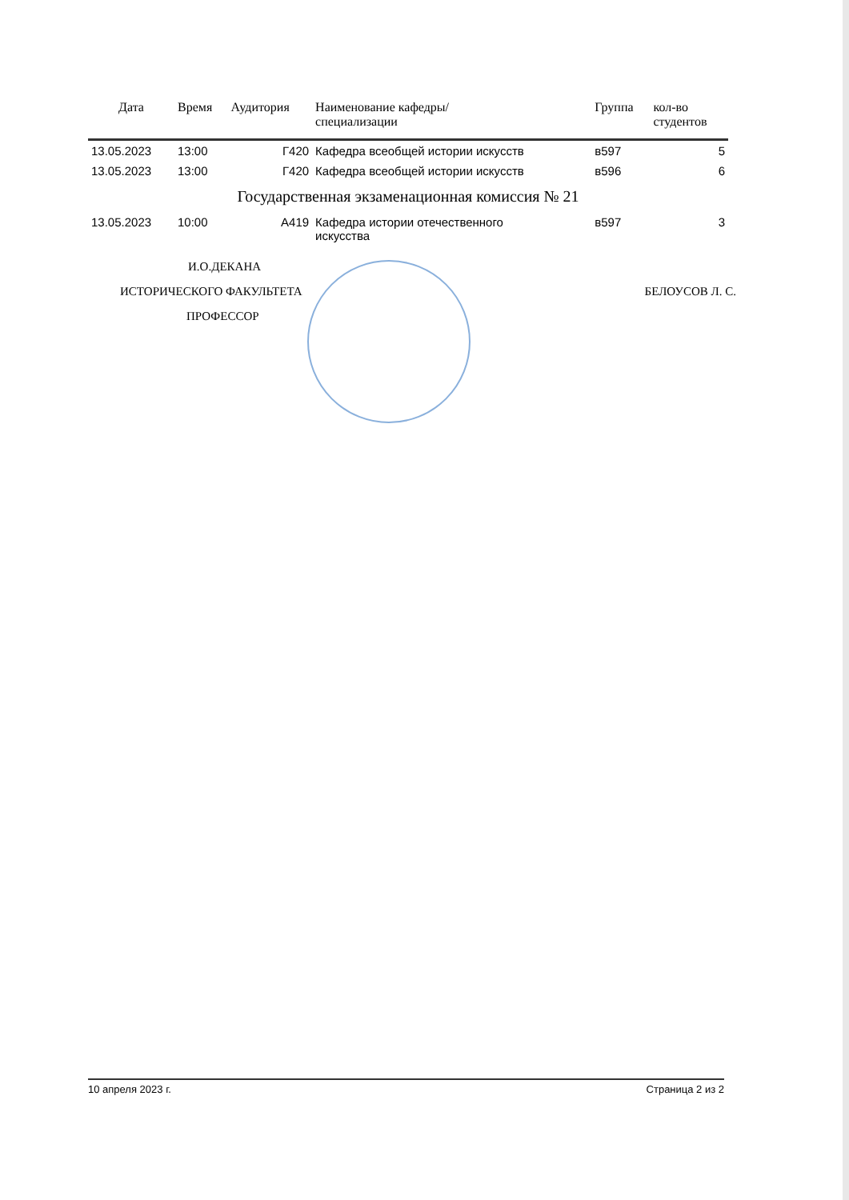| Дата | Время | Аудитория | Наименование кафедры/ специализации | Группа | кол-во студентов |
| --- | --- | --- | --- | --- | --- |
| 13.05.2023 | 13:00 | Г420 | Кафедра всеобщей истории искусств | в597 | 5 |
| 13.05.2023 | 13:00 | Г420 | Кафедра всеобщей истории искусств | в596 | 6 |
| Государственная экзаменационная комиссия № 21 | | | | | |
| 13.05.2023 | 10:00 | А419 | Кафедра истории отечественного искусства | в597 | 3 |
И.О.ДЕКАНА
ИСТОРИЧЕСКОГО ФАКУЛЬТЕТА БЕЛОУСОВ Л. С.
ПРОФЕССОР
10 апреля 2023 г. Страница 2 из 2